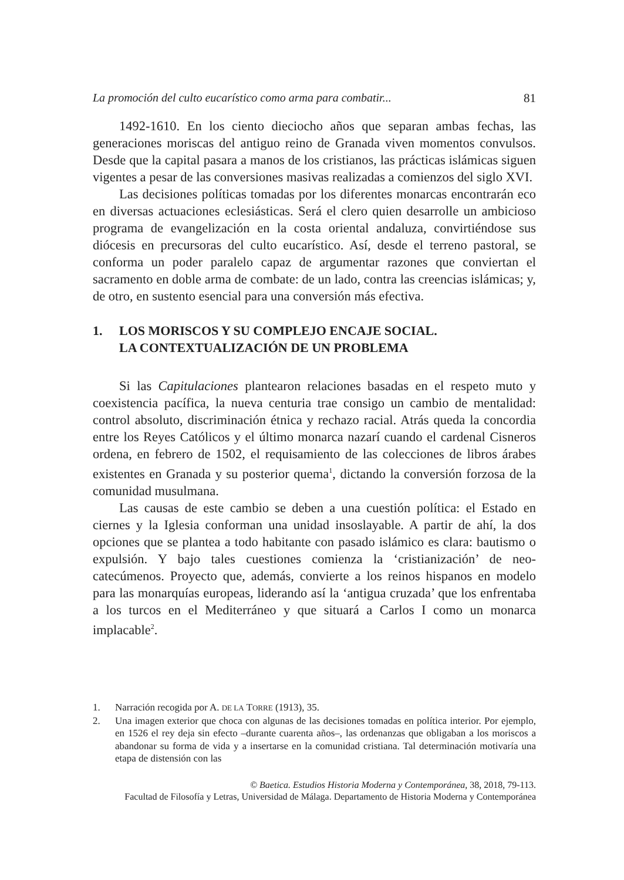La promoción del culto eucarístico como arma para combatir... 81
1492-1610. En los ciento dieciocho años que separan ambas fechas, las generaciones moriscas del antiguo reino de Granada viven momentos convulsos. Desde que la capital pasara a manos de los cristianos, las prácticas islámicas siguen vigentes a pesar de las conversiones masivas realizadas a comienzos del siglo XVI.
Las decisiones políticas tomadas por los diferentes monarcas encontrarán eco en diversas actuaciones eclesiásticas. Será el clero quien desarrolle un ambicioso programa de evangelización en la costa oriental andaluza, convirtiéndose sus diócesis en precursoras del culto eucarístico. Así, desde el terreno pastoral, se conforma un poder paralelo capaz de argumentar razones que conviertan el sacramento en doble arma de combate: de un lado, contra las creencias islámicas; y, de otro, en sustento esencial para una conversión más efectiva.
1. LOS MORISCOS Y SU COMPLEJO ENCAJE SOCIAL.
LA CONTEXTUALIZACIÓN DE UN PROBLEMA
Si las Capitulaciones plantearon relaciones basadas en el respeto muto y coexistencia pacífica, la nueva centuria trae consigo un cambio de mentalidad: control absoluto, discriminación étnica y rechazo racial. Atrás queda la concordia entre los Reyes Católicos y el último monarca nazarí cuando el cardenal Cisneros ordena, en febrero de 1502, el requisamiento de las colecciones de libros árabes existentes en Granada y su posterior quema<sup>1</sup>, dictando la conversión forzosa de la comunidad musulmana.
Las causas de este cambio se deben a una cuestión política: el Estado en ciernes y la Iglesia conforman una unidad insoslayable. A partir de ahí, la dos opciones que se plantea a todo habitante con pasado islámico es clara: bautismo o expulsión. Y bajo tales cuestiones comienza la ‘cristianización’ de neo-catecúmenos. Proyecto que, además, convierte a los reinos hispanos en modelo para las monarquías europeas, liderando así la ‘antigua cruzada’ que los enfrentaba a los turcos en el Mediterráneo y que situará a Carlos I como un monarca implacable<sup>2</sup>.
1. Narración recogida por A. DE LA TORRE (1913), 35.
2. Una imagen exterior que choca con algunas de las decisiones tomadas en política interior. Por ejemplo, en 1526 el rey deja sin efecto –durante cuarenta años–, las ordenanzas que obligaban a los moriscos a abandonar su forma de vida y a insertarse en la comunidad cristiana. Tal determinación motivaría una etapa de distensión con las
© Baetica. Estudios Historia Moderna y Contemporánea, 38, 2018, 79-113.
Facultad de Filosofía y Letras, Universidad de Málaga. Departamento de Historia Moderna y Contemporánea